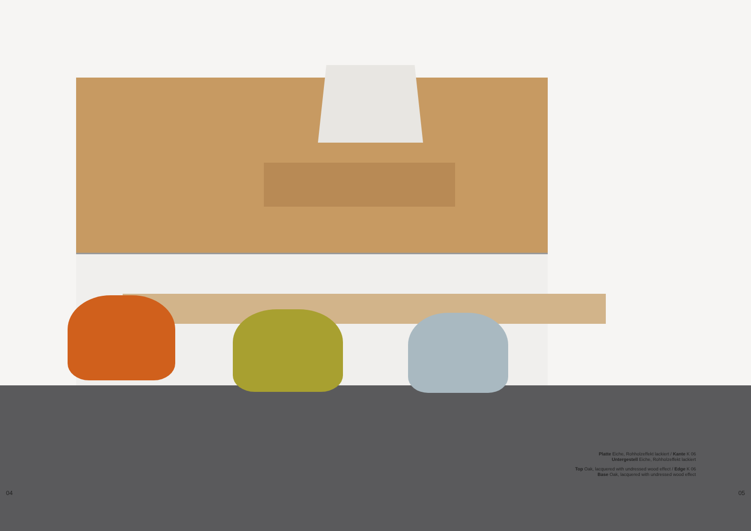Platte Eiche, Rohholzeffekt lackiert / Kante K 06
Untergestell Eiche, Rohholzeffekt lackiert
Top Oak, lacquered with undressed wood effect / Edge K 06
Base Oak, lacquered with undressed wood effect
04 05